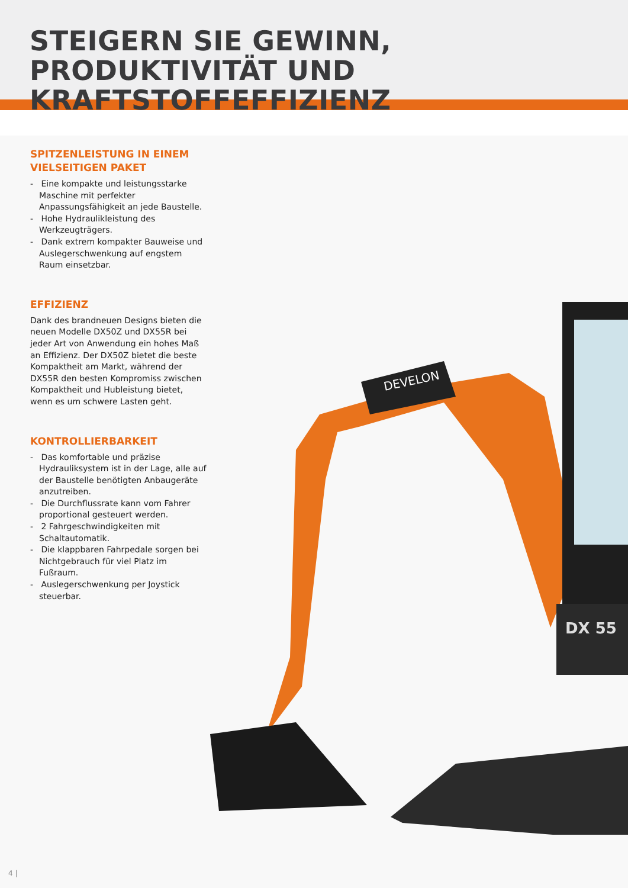STEIGERN SIE GEWINN, PRODUKTIVITÄT UND KRAFTSTOFFEFFIZIENZ
SPITZENLEISTUNG IN EINEM VIELSEITIGEN PAKET
- Eine kompakte und leistungsstarke Maschine mit perfekter Anpassungsfähigkeit an jede Baustelle.
- Hohe Hydraulikleistung des Werkzeugträgers.
- Dank extrem kompakter Bauweise und Auslegerschwenkung auf engstem Raum einsetzbar.
EFFIZIENZ
Dank des brandneuen Designs bieten die neuen Modelle DX50Z und DX55R bei jeder Art von Anwendung ein hohes Maß an Effizienz. Der DX50Z bietet die beste Kompaktheit am Markt, während der DX55R den besten Kompromiss zwischen Kompaktheit und Hubleistung bietet, wenn es um schwere Lasten geht.
KONTROLLIERBARKEIT
- Das komfortable und präzise Hydrauliksystem ist in der Lage, alle auf der Baustelle benötigten Anbaugeräte anzutreiben.
- Die Durchflussrate kann vom Fahrer proportional gesteuert werden.
- 2 Fahrgeschwindigkeiten mit Schaltautomatik.
- Die klappbaren Fahrpedale sorgen bei Nichtgebrauch für viel Platz im Fußraum.
- Auslegerschwenkung per Joystick steuerbar.
DEVELON
DX 55
4 |